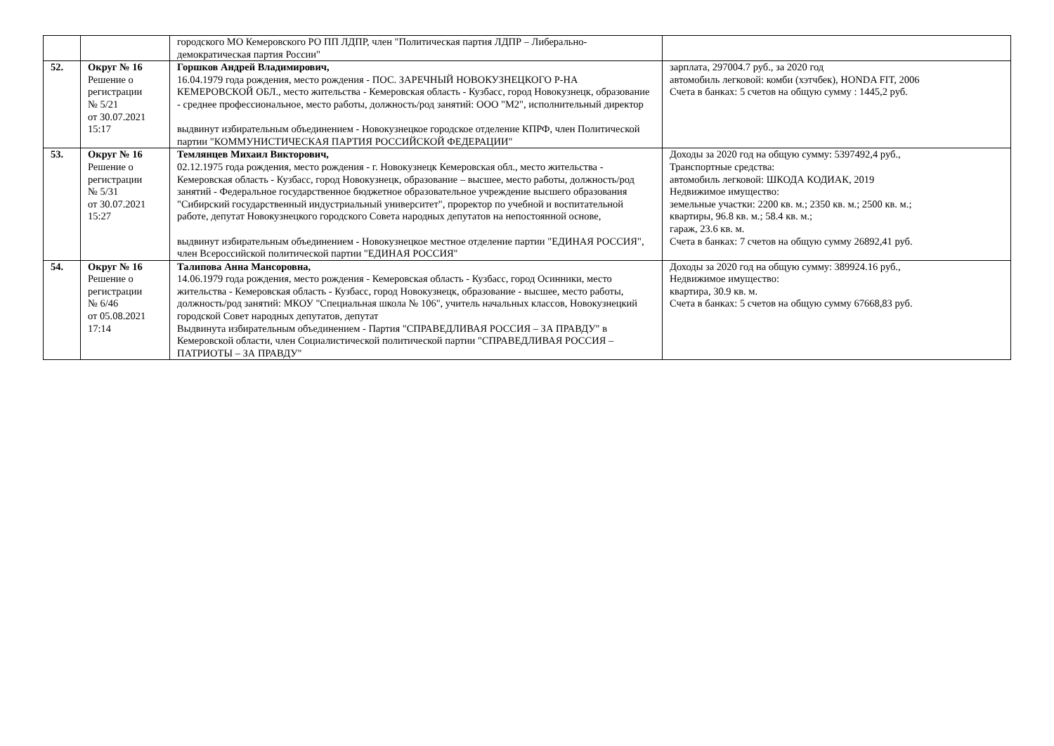| | | городского МО Кемеровского РО ПП ЛДПР, член "Политическая партия ЛДПР – Либерально-демократическая партия России" | |
| 52. | Округ № 16 Решение о регистрации № 5/21 от 30.07.2021 15:17 | Горшков Андрей Владимирович, 16.04.1979 года рождения, место рождения - ПОС. ЗАРЕЧНЫЙ НОВОКУЗНЕЦКОГО Р-НА КЕМЕРОВСКОЙ ОБЛ., место жительства - Кемеровская область - Кузбасс, город Новокузнецк, образование - среднее профессиональное, место работы, должность/род занятий: ООО "М2", исполнительный директор выдвинут избирательным объединением - Новокузнецкое городское отделение КПРФ, член Политической партии "КОММУНИСТИЧЕСКАЯ ПАРТИЯ РОССИЙСКОЙ ФЕДЕРАЦИИ" | зарплата, 297004.7 руб., за 2020 год автомобиль легковой: комби (хэтчбек), HONDA FIT, 2006 Счета в банках: 5 счетов на общую сумму : 1445,2 руб. |
| 53. | Округ № 16 Решение о регистрации № 5/31 от 30.07.2021 15:27 | Темлянцев Михаил Викторович, 02.12.1975 года рождения, место рождения - г. Новокузнецк Кемеровская обл., место жительства - Кемеровская область - Кузбасс, город Новокузнецк, образование – высшее, место работы, должность/род занятий - Федеральное государственное бюджетное образовательное учреждение высшего образования "Сибирский государственный индустриальный университет", проректор по учебной и воспитательной работе, депутат Новокузнецкого городского Совета народных депутатов на непостоянной основе, выдвинут избирательным объединением - Новокузнецкое местное отделение партии "ЕДИНАЯ РОССИЯ", член Всероссийской политической партии "ЕДИНАЯ РОССИЯ" | Доходы за 2020 год на общую сумму: 5397492,4 руб., Транспортные средства: автомобиль легковой: ШКОДА КОДИАК, 2019 Недвижимое имущество: земельные участки: 2200 кв. м.; 2350 кв. м.; 2500 кв. м.; квартиры, 96.8 кв. м.; 58.4 кв. м.; гараж, 23.6 кв. м. Счета в банках: 7 счетов на общую сумму 26892,41 руб. |
| 54. | Округ № 16 Решение о регистрации № 6/46 от 05.08.2021 17:14 | Талипова Анна Мансоровна, 14.06.1979 года рождения, место рождения - Кемеровская область - Кузбасс, город Осинники, место жительства - Кемеровская область - Кузбасс, город Новокузнецк, образование - высшее, место работы, должность/род занятий: МКОУ "Специальная школа № 106", учитель начальных классов, Новокузнецкий городской Совет народных депутатов, депутат Выдвинута избирательным объединением - Партия "СПРАВЕДЛИВАЯ РОССИЯ – ЗА ПРАВДУ" в Кемеровской области, член Социалистической политической партии "СПРАВЕДЛИВАЯ РОССИЯ – ПАТРИОТЫ – ЗА ПРАВДУ" | Доходы за 2020 год на общую сумму: 389924.16 руб., Недвижимое имущество: квартира, 30.9 кв. м. Счета в банках: 5 счетов на общую сумму 67668,83 руб. |